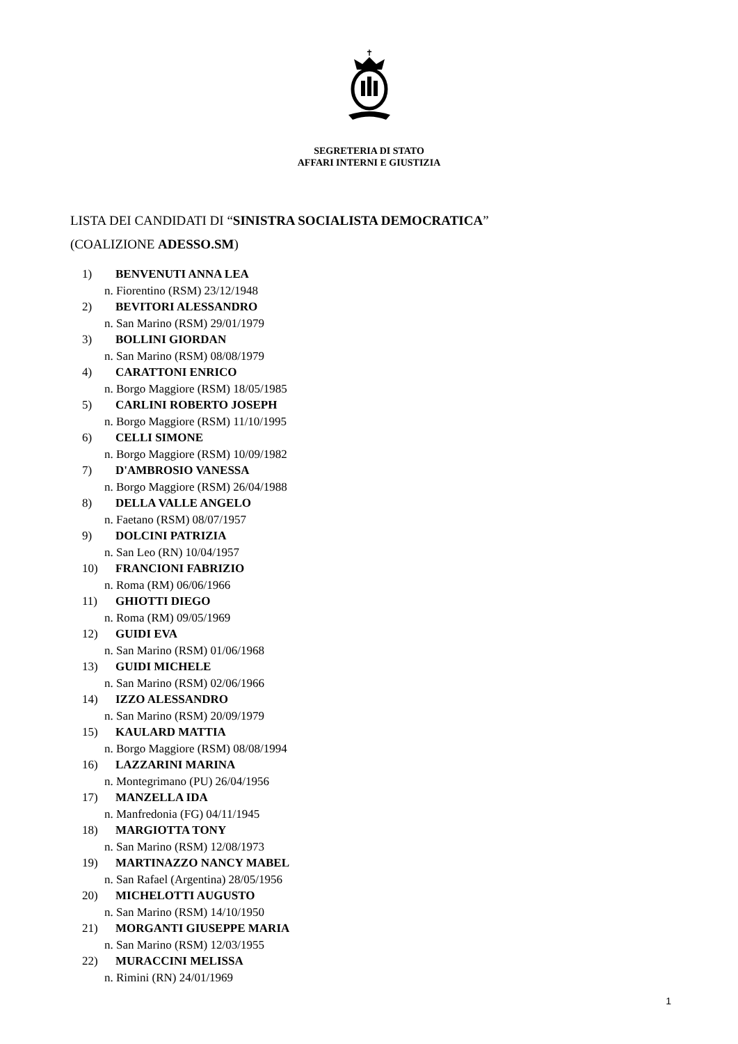✝
SEGRETERIA DI STATO
AFFARI INTERNI E GIUSTIZIA
LISTA DEI CANDIDATI DI “SINISTRA SOCIALISTA DEMOCRATICA”
(COALIZIONE ADESSO.SM)
1) BENVENUTI ANNA LEA
n. Fiorentino (RSM) 23/12/1948
2) BEVITORI ALESSANDRO
n. San Marino (RSM) 29/01/1979
3) BOLLINI GIORDAN
n. San Marino (RSM) 08/08/1979
4) CARATTONI ENRICO
n. Borgo Maggiore (RSM) 18/05/1985
5) CARLINI ROBERTO JOSEPH
n. Borgo Maggiore (RSM) 11/10/1995
6) CELLI SIMONE
n. Borgo Maggiore (RSM) 10/09/1982
7) D'AMBROSIO VANESSA
n. Borgo Maggiore (RSM) 26/04/1988
8) DELLA VALLE ANGELO
n. Faetano (RSM) 08/07/1957
9) DOLCINI PATRIZIA
n. San Leo (RN) 10/04/1957
10) FRANCIONI FABRIZIO
n. Roma (RM) 06/06/1966
11) GHIOTTI DIEGO
n. Roma (RM) 09/05/1969
12) GUIDI EVA
n. San Marino (RSM) 01/06/1968
13) GUIDI MICHELE
n. San Marino (RSM) 02/06/1966
14) IZZO ALESSANDRO
n. San Marino (RSM) 20/09/1979
15) KAULARD MATTIA
n. Borgo Maggiore (RSM) 08/08/1994
16) LAZZARINI MARINA
n. Montegrimano (PU) 26/04/1956
17) MANZELLA IDA
n. Manfredonia (FG) 04/11/1945
18) MARGIOTTA TONY
n. San Marino (RSM) 12/08/1973
19) MARTINAZZO NANCY MABEL
n. San Rafael (Argentina) 28/05/1956
20) MICHELOTTI AUGUSTO
n. San Marino (RSM) 14/10/1950
21) MORGANTI GIUSEPPE MARIA
n. San Marino (RSM) 12/03/1955
22) MURACCINI MELISSA
n. Rimini (RN) 24/01/1969
1